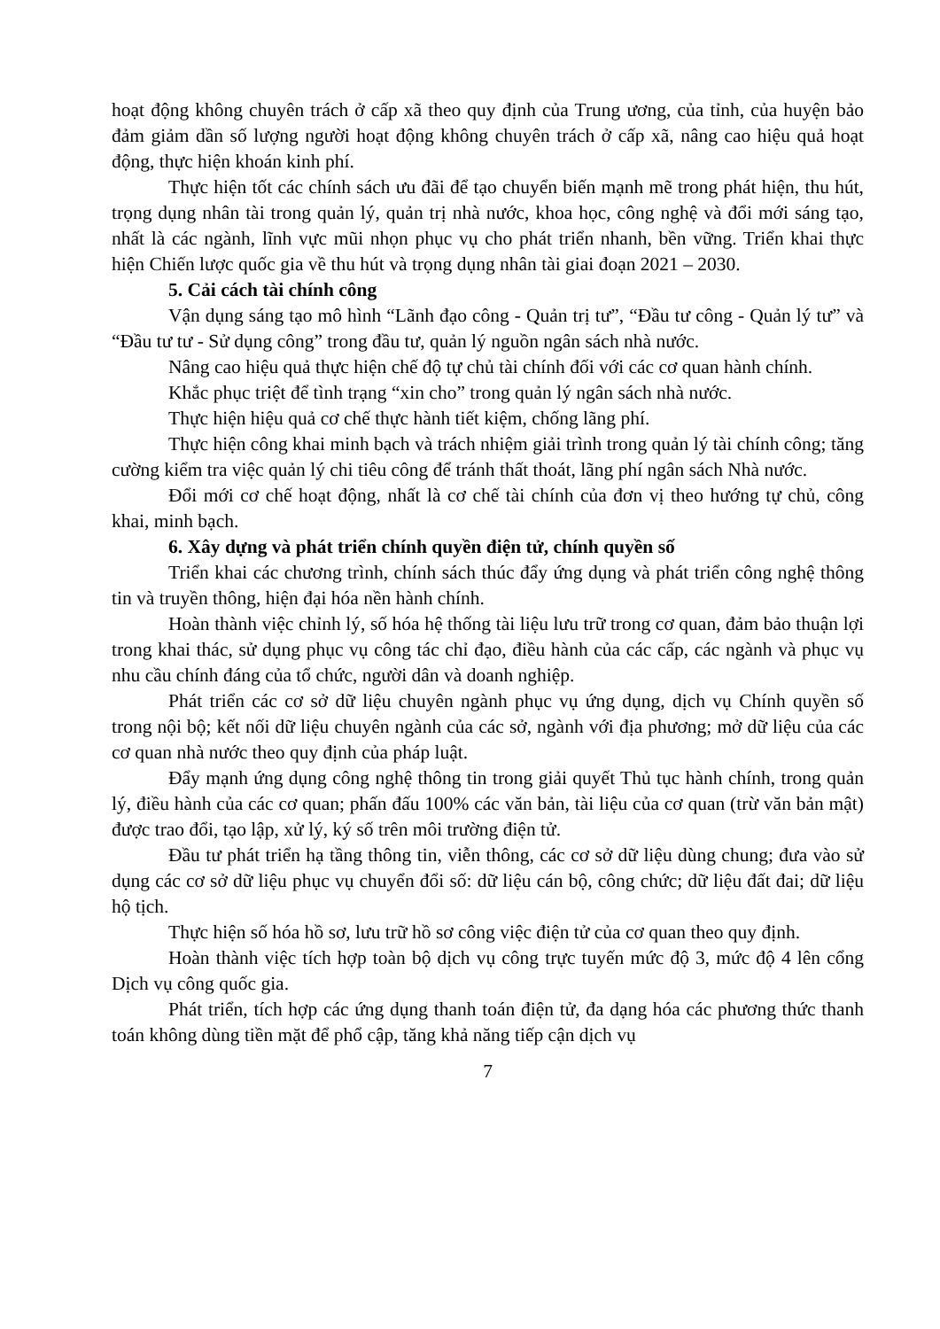hoạt động không chuyên trách ở cấp xã theo quy định của Trung ương, của tỉnh, của huyện bảo đảm giảm dần số lượng người hoạt động không chuyên trách ở cấp xã, nâng cao hiệu quả hoạt động, thực hiện khoán kinh phí.
Thực hiện tốt các chính sách ưu đãi để tạo chuyển biến mạnh mẽ trong phát hiện, thu hút, trọng dụng nhân tài trong quản lý, quản trị nhà nước, khoa học, công nghệ và đổi mới sáng tạo, nhất là các ngành, lĩnh vực mũi nhọn phục vụ cho phát triển nhanh, bền vững. Triển khai thực hiện Chiến lược quốc gia về thu hút và trọng dụng nhân tài giai đoạn 2021 – 2030.
5. Cải cách tài chính công
Vận dụng sáng tạo mô hình “Lãnh đạo công - Quản trị tư”, “Đầu tư công - Quản lý tư” và “Đầu tư tư - Sử dụng công” trong đầu tư, quản lý nguồn ngân sách nhà nước.
Nâng cao hiệu quả thực hiện chế độ tự chủ tài chính đối với các cơ quan hành chính.
Khắc phục triệt để tình trạng “xin cho” trong quản lý ngân sách nhà nước.
Thực hiện hiệu quả cơ chế thực hành tiết kiệm, chống lãng phí.
Thực hiện công khai minh bạch và trách nhiệm giải trình trong quản lý tài chính công; tăng cường kiểm tra việc quản lý chi tiêu công để tránh thất thoát, lãng phí ngân sách Nhà nước.
Đổi mới cơ chế hoạt động, nhất là cơ chế tài chính của đơn vị theo hướng tự chủ, công khai, minh bạch.
6. Xây dựng và phát triển chính quyền điện tử, chính quyền số
Triển khai các chương trình, chính sách thúc đẩy ứng dụng và phát triển công nghệ thông tin và truyền thông, hiện đại hóa nền hành chính.
Hoàn thành việc chỉnh lý, số hóa hệ thống tài liệu lưu trữ trong cơ quan, đảm bảo thuận lợi trong khai thác, sử dụng phục vụ công tác chỉ đạo, điều hành của các cấp, các ngành và phục vụ nhu cầu chính đáng của tổ chức, người dân và doanh nghiệp.
Phát triển các cơ sở dữ liệu chuyên ngành phục vụ ứng dụng, dịch vụ Chính quyền số trong nội bộ; kết nối dữ liệu chuyên ngành của các sở, ngành với địa phương; mở dữ liệu của các cơ quan nhà nước theo quy định của pháp luật.
Đẩy mạnh ứng dụng công nghệ thông tin trong giải quyết Thủ tục hành chính, trong quản lý, điều hành của các cơ quan; phấn đấu 100% các văn bản, tài liệu của cơ quan (trừ văn bản mật) được trao đổi, tạo lập, xử lý, ký số trên môi trường điện tử.
Đầu tư phát triển hạ tầng thông tin, viễn thông, các cơ sở dữ liệu dùng chung; đưa vào sử dụng các cơ sở dữ liệu phục vụ chuyển đổi số: dữ liệu cán bộ, công chức; dữ liệu đất đai; dữ liệu hộ tịch.
Thực hiện số hóa hồ sơ, lưu trữ hồ sơ công việc điện tử của cơ quan theo quy định.
Hoàn thành việc tích hợp toàn bộ dịch vụ công trực tuyến mức độ 3, mức độ 4 lên cổng Dịch vụ công quốc gia.
Phát triển, tích hợp các ứng dụng thanh toán điện tử, đa dạng hóa các phương thức thanh toán không dùng tiền mặt để phổ cập, tăng khả năng tiếp cận dịch vụ
7